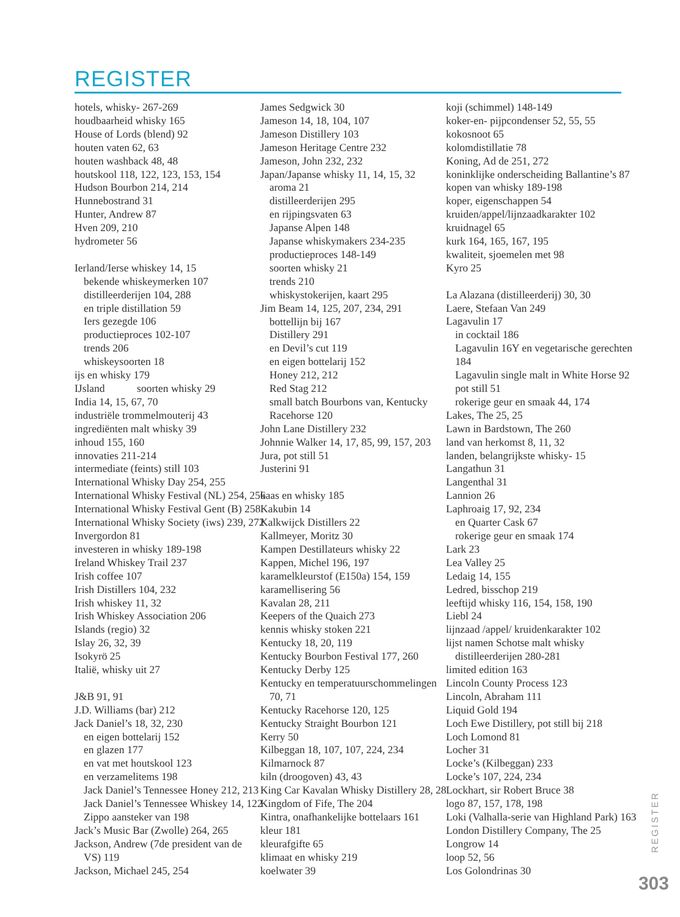REGISTER
hotels, whisky- 267-269
houdbaarheid whisky 165
House of Lords (blend) 92
houten vaten 62, 63
houten washback 48, 48
houtskool 118, 122, 123, 153, 154
Hudson Bourbon 214, 214
Hunnebostrand 31
Hunter, Andrew 87
Hven 209, 210
hydrometer 56
Ierland/Ierse whiskey 14, 15
bekende whiskeymerken 107
distilleerderijen 104, 288
en triple distillation 59
Iers gezegde 106
productieproces 102-107
trends 206
whiskeysoorten 18
ijs en whisky 179
IJsland soorten whisky 29
India 14, 15, 67, 70
industriële trommelmouterij 43
ingrediënten malt whisky 39
inhoud 155, 160
innovaties 211-214
intermediate (feints) still 103
International Whisky Day 254, 255
International Whisky Festival (NL) 254, 256
International Whisky Festival Gent (B) 258
International Whisky Society (iws) 239, 272
Invergordon 81
investeren in whisky 189-198
Ireland Whiskey Trail 237
Irish coffee 107
Irish Distillers 104, 232
Irish whiskey 11, 32
Irish Whiskey Association 206
Islands (regio) 32
Islay 26, 32, 39
Isokyrö 25
Italië, whisky uit 27
J&B 91, 91
J.D. Williams (bar) 212
Jack Daniel’s 18, 32, 230
en eigen bottelarij 152
en glazen 177
en vat met houtskool 123
en verzamelitems 198
Jack Daniel’s Tennessee Honey 212, 213
Jack Daniel’s Tennessee Whiskey 14, 122
Zippo aansteker van 198
Jack’s Music Bar (Zwolle) 264, 265
Jackson, Andrew (7de president van de
VS) 119
Jackson, Michael 245, 254
James Sedgwick 30
Jameson 14, 18, 104, 107
Jameson Distillery 103
Jameson Heritage Centre 232
Jameson, John 232, 232
Japan/Japanse whisky 11, 14, 15, 32
aroma 21
distilleerderijen 295
en rijpingsvaten 63
Japanse Alpen 148
Japanse whiskymakers 234-235
productieproces 148-149
soorten whisky 21
trends 210
whiskystokerijen, kaart 295
Jim Beam 14, 125, 207, 234, 291
bottellijn bij 167
Distillery 291
en Devil’s cut 119
en eigen bottelarij 152
Honey 212, 212
Red Stag 212
small batch Bourbons van, Kentucky
Racehorse 120
John Lane Distillery 232
Johnnie Walker 14, 17, 85, 99, 157, 203
Jura, pot still 51
Justerini 91
kaas en whisky 185
Kakubin 14
Kalkwijck Distillers 22
Kallmeyer, Moritz 30
Kampen Destillateurs whisky 22
Kappen, Michel 196, 197
karamelkleurstof (E150a) 154, 159
karamellisering 56
Kavalan 28, 211
Keepers of the Quaich 273
kennis whisky stoken 221
Kentucky 18, 20, 119
Kentucky Bourbon Festival 177, 260
Kentucky Derby 125
Kentucky en temperatuurschommelingen
70, 71
Kentucky Racehorse 120, 125
Kentucky Straight Bourbon 121
Kerry 50
Kilbeggan 18, 107, 107, 224, 234
Kilmarnock 87
kiln (droogoven) 43, 43
King Car Kavalan Whisky Distillery 28, 28
Kingdom of Fife, The 204
Kintra, onafhankelijke bottelaars 161
kleur 181
kleurafgifte 65
klimaat en whisky 219
koelwater 39
koji (schimmel) 148-149
koker-en- pijpcondenser 52, 55, 55
kokosnoot 65
kolomdistillatie 78
Koning, Ad de 251, 272
koninklijke onderscheiding Ballantine’s 87
kopen van whisky 189-198
koper, eigenschappen 54
kruiden/appel/lijnzaadkarakter 102
kruidnagel 65
kurk 164, 165, 167, 195
kwaliteit, sjoemelen met 98
Kyro 25
La Alazana (distilleerderij) 30, 30
Laere, Stefaan Van 249
Lagavulin 17
in cocktail 186
Lagavulin 16Y en vegetarische gerechten
184
Lagavulin single malt in White Horse 92
pot still 51
rokerige geur en smaak 44, 174
Lakes, The 25, 25
Lawn in Bardstown, The 260
land van herkomst 8, 11, 32
landen, belangrijkste whisky- 15
Langathun 31
Langenthal 31
Lannion 26
Laphroaig 17, 92, 234
en Quarter Cask 67
rokerige geur en smaak 174
Lark 23
Lea Valley 25
Ledaig 14, 155
Ledred, bisschop 219
leeftijd whisky 116, 154, 158, 190
Liebl 24
lijnzaad /appel/ kruidenkarakter 102
lijst namen Schotse malt whisky
distilleerderijen 280-281
limited edition 163
Lincoln County Process 123
Lincoln, Abraham 111
Liquid Gold 194
Loch Ewe Distillery, pot still bij 218
Loch Lomond 81
Locher 31
Locke’s (Kilbeggan) 233
Locke’s 107, 224, 234
Lockhart, sir Robert Bruce 38
logo 87, 157, 178, 198
Loki (Valhalla-serie van Highland Park) 163
London Distillery Company, The 25
Longrow 14
loop 52, 56
Los Golondrinas 30
REGISTER
303